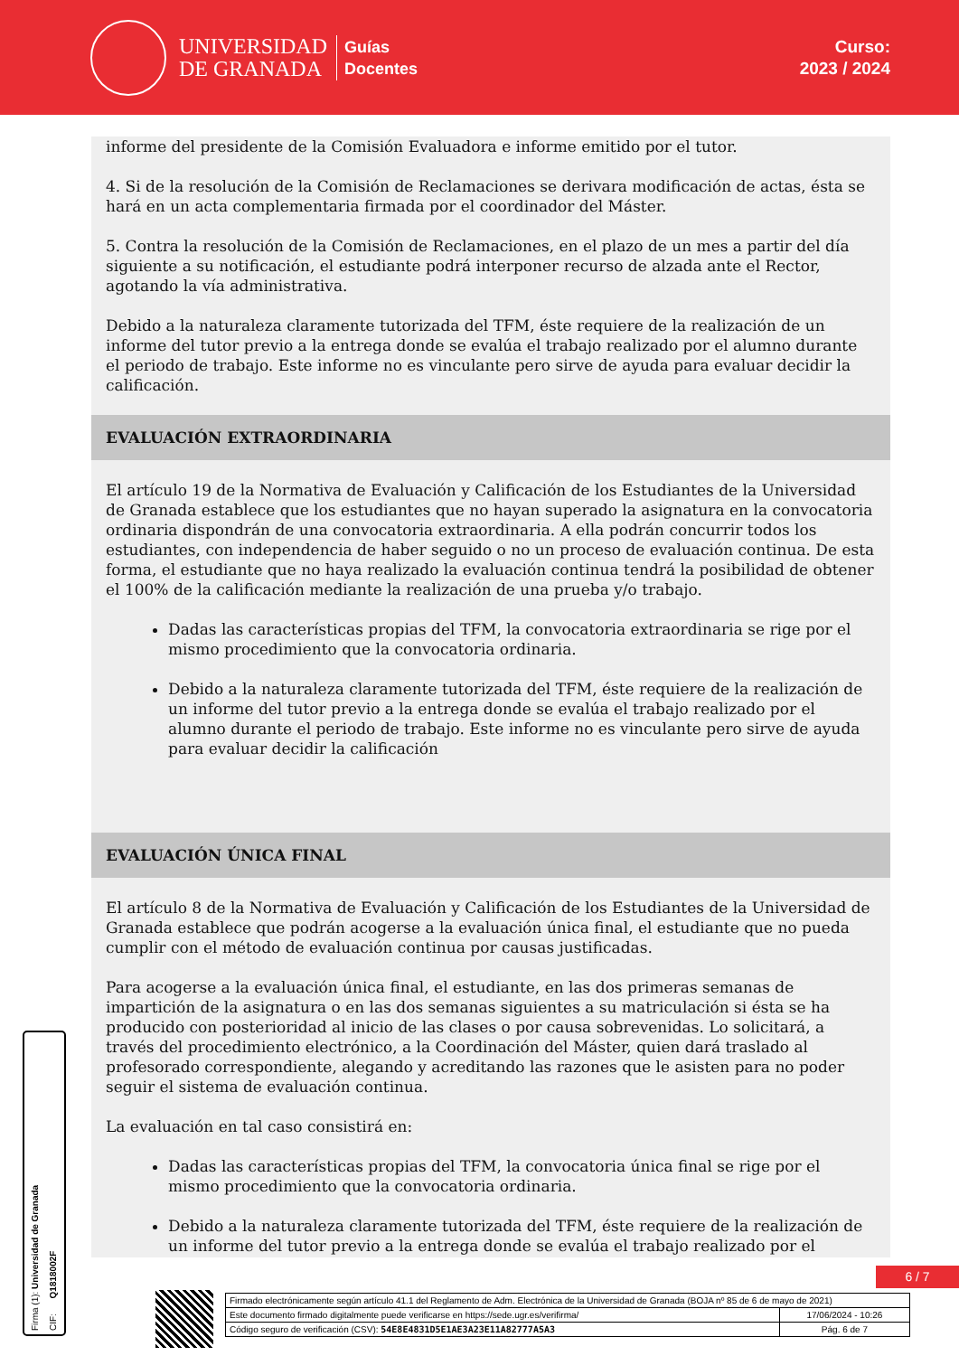UNIVERSIDAD
DE GRANADA
Guías
Docentes
Curso:
2023 / 2024
informe del presidente de la Comisión Evaluadora e informe emitido por el tutor.
4. Si de la resolución de la Comisión de Reclamaciones se derivara modificación de actas, ésta se hará en un acta complementaria firmada por el coordinador del Máster.
5. Contra la resolución de la Comisión de Reclamaciones, en el plazo de un mes a partir del día siguiente a su notificación, el estudiante podrá interponer recurso de alzada ante el Rector, agotando la vía administrativa.
Debido a la naturaleza claramente tutorizada del TFM, éste requiere de la realización de un informe del tutor previo a la entrega donde se evalúa el trabajo realizado por el alumno durante el periodo de trabajo. Este informe no es vinculante pero sirve de ayuda para evaluar decidir la calificación.
EVALUACIÓN EXTRAORDINARIA
El artículo 19 de la Normativa de Evaluación y Calificación de los Estudiantes de la Universidad de Granada establece que los estudiantes que no hayan superado la asignatura en la convocatoria ordinaria dispondrán de una convocatoria extraordinaria. A ella podrán concurrir todos los estudiantes, con independencia de haber seguido o no un proceso de evaluación continua. De esta forma, el estudiante que no haya realizado la evaluación continua tendrá la posibilidad de obtener el 100% de la calificación mediante la realización de una prueba y/o trabajo.
Dadas las características propias del TFM, la convocatoria extraordinaria se rige por el mismo procedimiento que la convocatoria ordinaria.
Debido a la naturaleza claramente tutorizada del TFM, éste requiere de la realización de un informe del tutor previo a la entrega donde se evalúa el trabajo realizado por el alumno durante el periodo de trabajo. Este informe no es vinculante pero sirve de ayuda para evaluar decidir la calificación
EVALUACIÓN ÚNICA FINAL
El artículo 8 de la Normativa de Evaluación y Calificación de los Estudiantes de la Universidad de Granada establece que podrán acogerse a la evaluación única final, el estudiante que no pueda cumplir con el método de evaluación continua por causas justificadas.
Para acogerse a la evaluación única final, el estudiante, en las dos primeras semanas de impartición de la asignatura o en las dos semanas siguientes a su matriculación si ésta se ha producido con posterioridad al inicio de las clases o por causa sobrevenidas. Lo solicitará, a través del procedimiento electrónico, a la Coordinación del Máster, quien dará traslado al profesorado correspondiente, alegando y acreditando las razones que le asisten para no poder seguir el sistema de evaluación continua.
La evaluación en tal caso consistirá en:
Dadas las características propias del TFM, la convocatoria única final se rige por el mismo procedimiento que la convocatoria ordinaria.
Debido a la naturaleza claramente tutorizada del TFM, éste requiere de la realización de un informe del tutor previo a la entrega donde se evalúa el trabajo realizado por el
Firma (1): Universidad de Granada CIF: Q1818002F
6 / 7
| Firmado electrónicamente según artículo 41.1 del Reglamento de Adm. Electrónica de la Universidad de Granada (BOJA nº 85 de 6 de mayo de 2021) | |
| Este documento firmado digitalmente puede verificarse en https://sede.ugr.es/verifirma/ | 17/06/2024 - 10:26 |
| Código seguro de verificación (CSV): 54E8E4831D5E1AE3A23E11A82777A5A3 | Pág. 6 de 7 |